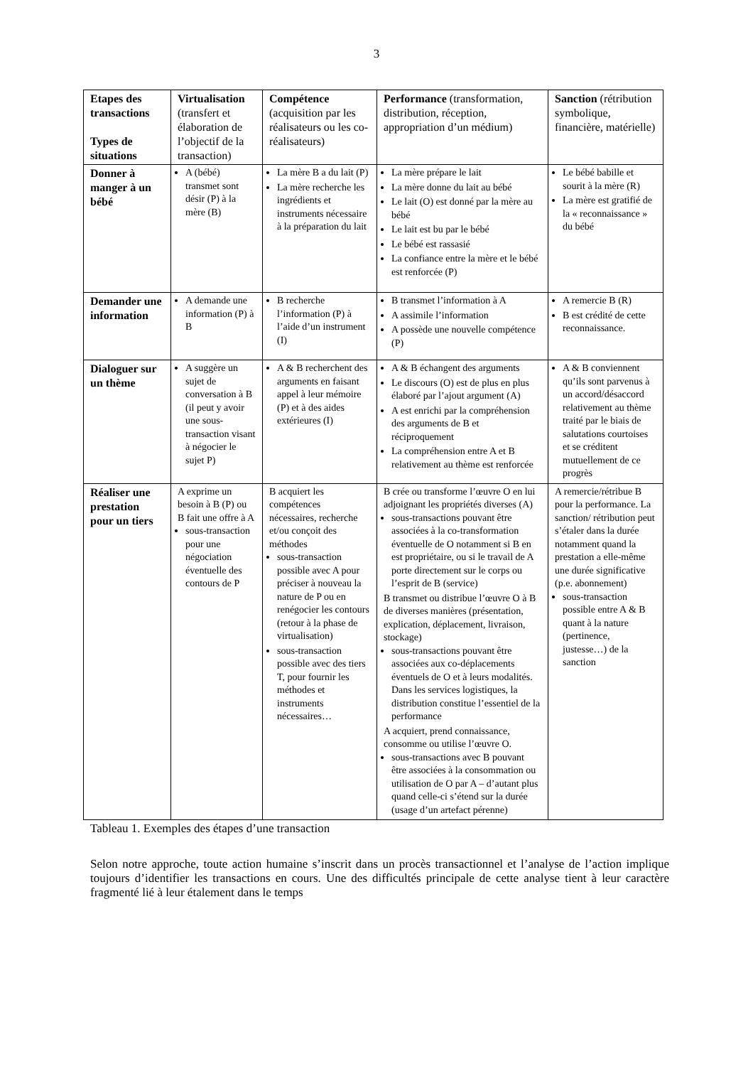3
| Etapes des transactions Types de situations | Virtualisation (transfert et élaboration de l’objectif de la transaction) | Compétence (acquisition par les réalisateurs ou les co-réalisateurs) | Performance (transformation, distribution, réception, appropriation d’un médium) | Sanction (rétribution symbolique, financière, matérielle) |
| --- | --- | --- | --- | --- |
| Donner à manger à un bébé | A (bébé) transmet sont désir (P) à la mère (B) | La mère B a du lait (P) La mère recherche les ingrédients et instruments nécessaire à la préparation du lait | La mère prépare le lait La mère donne du lait au bébé Le lait (O) est donné par la mère au bébé Le lait est bu par le bébé Le bébé est rassasié La confiance entre la mère et le bébé est renforcée (P) | Le bébé babille et sourit à la mère (R) La mère est gratifié de la « reconnaissance » du bébé |
| Demander une information | A demande une information (P) à B | B recherche l’information (P) à l’aide d’un instrument (I) | B transmet l’information à A A assimile l’information A possède une nouvelle compétence (P) | A remercie B (R) B est crédité de cette reconnaissance. |
| Dialoguer sur un thème | A suggère un sujet de conversation à B (il peut y avoir une sous-transaction visant à négocier le sujet P) | A & B recherchent des arguments en faisant appel à leur mémoire (P) et à des aides extérieures (I) | A & B échangent des arguments Le discours (O) est de plus en plus élaboré par l’ajout argument (A) A est enrichi par la compréhension des arguments de B et réciproquement La compréhension entre A et B relativement au thème est renforcée | A & B conviennent qu’ils sont parvenus à un accord/désaccord relativement au thème traité par le biais de salutations courtoises et se créditent mutuellement de ce progrès |
| Réaliser une prestation pour un tiers | A exprime un besoin à B (P) ou B fait une offre à A sous-transaction pour une négociation éventuelle des contours de P | B acquiert les compétences nécessaires, recherche et/ou conçoit des méthodes sous-transaction possible avec A pour préciser à nouveau la nature de P ou en renégocier les contours (retour à la phase de virtualisation) sous-transaction possible avec des tiers T, pour fournir les méthodes et instruments nécessaires… | B crée ou transforme l’œuvre O en lui adjoignant les propriétés diverses (A) sous-transactions pouvant être associées à la co-transformation éventuelle de O notamment si B en est propriétaire, ou si le travail de A porte directement sur le corps ou l’esprit de B (service) B transmet ou distribue l’œuvre O à B de diverses manières (présentation, explication, déplacement, livraison, stockage) sous-transactions pouvant être associées aux co-déplacements éventuels de O et à leurs modalités. Dans les services logistiques, la distribution constitue l’essentiel de la performance A acquiert, prend connaissance, consomme ou utilise l’œuvre O. sous-transactions avec B pouvant être associées à la consommation ou utilisation de O par A – d’autant plus quand celle-ci s’étend sur la durée (usage d’un artefact pérenne) | A remercie/rétribue B pour la performance. La sanction/ rétribution peut s’étaler dans la durée notamment quand la prestation a elle-même une durée significative (p.e. abonnement) sous-transaction possible entre A & B quant à la nature (pertinence, justesse…) de la sanction |
Tableau 1. Exemples des étapes d’une transaction
Selon notre approche, toute action humaine s’inscrit dans un procès transactionnel et l’analyse de l’action implique toujours d’identifier les transactions en cours. Une des difficultés principale de cette analyse tient à leur caractère fragmenté lié à leur étalement dans le temps